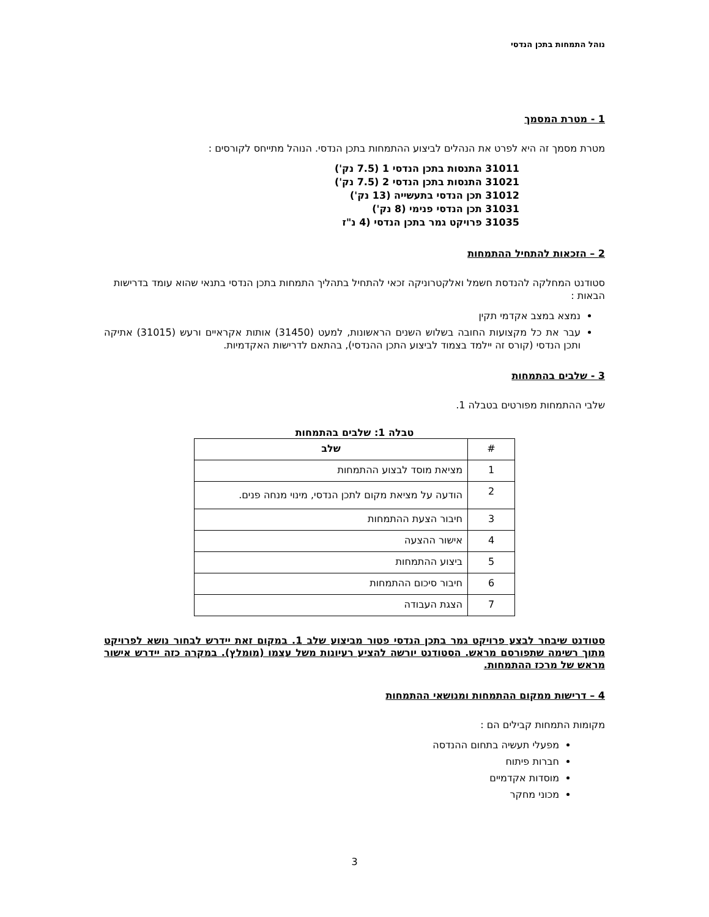נוהל התמחות בתכן הנדסי
1 - מטרת המסמך
מטרת מסמך זה היא לפרט את הנהלים לביצוע ההתמחות בתכן הנדסי. הנוהל מתייחס לקורסים :
31011 התנסות בתכן הנדסי 1 (7.5 נק')
31021 התנסות בתכן הנדסי 2 (7.5 נק')
31012 תכן הנדסי בתעשייה (13 נק')
31031 תכן הנדסי פנימי (8 נק')
31035 פרויקט גמר בתכן הנדסי (4 נ"ז
2 – הזכאות להתחיל ההתמחות
סטודנט המחלקה להנדסת חשמל ואלקטרוניקה זכאי להתחיל בתהליך התמחות בתכן הנדסי בתנאי שהוא עומד בדרישות הבאות :
נמצא במצב אקדמי תקין
עבר את כל מקצועות החובה בשלוש השנים הראשונות, למעט (31450) אותות אקראיים ורעש (31015) אתיקה ותכן הנדסי (קורס זה יילמד בצמוד לביצוע התכן ההנדסי), בהתאם לדרישות האקדמיות.
3 - שלבים בהתמחות
שלבי ההתמחות מפורטים בטבלה 1.
טבלה 1: שלבים בהתמחות
| # | שלב |
| --- | --- |
| 1 | מציאת מוסד לבצוע ההתמחות |
| 2 | הודעה על מציאת מקום לתכן הנדסי, מינוי מנחה פנים. |
| 3 | חיבור הצעת ההתמחות |
| 4 | אישור ההצעה |
| 5 | ביצוע ההתמחות |
| 6 | חיבור סיכום ההתמחות |
| 7 | הצגת העבודה |
סטודנט שיבחר לבצע פרויקט גמר בתכן הנדסי פטור מביצוע שלב 1. במקום זאת יידרש לבחור נושא לפרויקט מתוך רשימה שתפורסם מראש. הסטודנט יורשה להציע רעיונות משל עצמו (מומלץ). במקרה כזה יידרש אישור מראש של מרכז ההתמחות.
4 – דרישות ממקום ההתמחות ומנושאי ההתמחות
מקומות התמחות קבילים הם :
מפעלי תעשיה בתחום ההנדסה
חברות פיתוח
מוסדות אקדמיים
מכוני מחקר
3